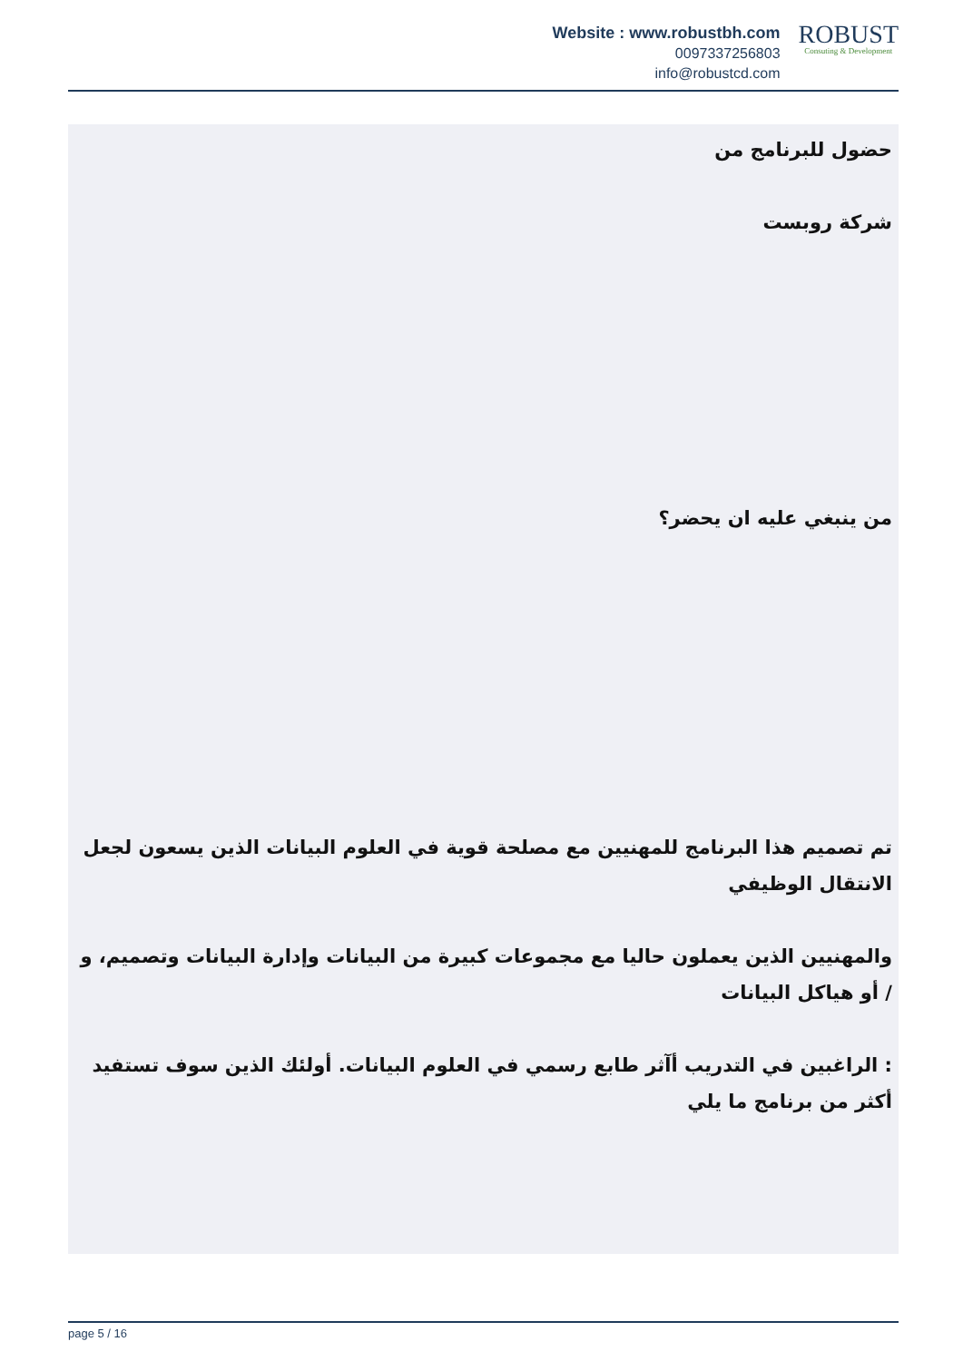Website : www.robustbh.com
0097337256803
info@robustcd.com
ROBUST
Consuting & Development
حضول للبرنامج من
شركة روبست
من ينبغي عليه ان يحضر؟
تم تصميم هذا البرنامج للمهنيين مع مصلحة قوية في العلوم البيانات الذين يسعون لجعل الانتقال الوظيفي
والمهنيين الذين يعملون حاليا مع مجموعات كبيرة من البيانات وإدارة البيانات وتصميم، و / أو هياكل البيانات
: الراغبين في التدريب أآثر طابع رسمي في العلوم البيانات. أولئك الذين سوف تستفيد أكثر من برنامج ما يلي
page 5 / 16